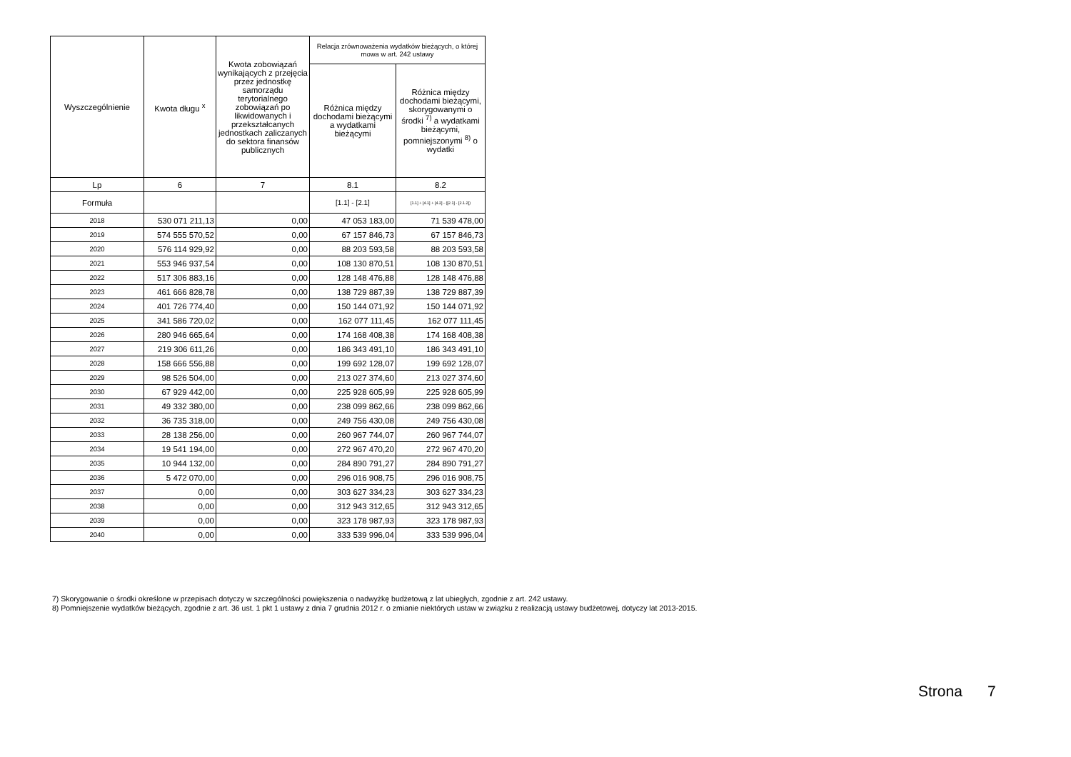| Wyszczególnienie | Kwota długu <sup>x</sup> | Kwota zobowiązań wynikających z przejęcia przez jednostkę samorządu terytorialnego zobowiązań po likwidowanych i przekształcanych jednostkach zaliczanych do sektora finansów publicznych | Relacja zrównoważenia wydatków bieżących, o której mowa w art. 242 ustawy | |
| --- | --- | --- | --- | --- |
| | | | Różnica między dochodami bieżącymi a wydatkami bieżącymi | Różnica między dochodami bieżącymi, skorygowanymi o środki <sup>7)</sup> a wydatkami bieżącymi, pomniejszonymi <sup>8)</sup> o wydatki |
| Lp | 6 | 7 | 8.1 | 8.2 |
| Formuła | | | [1.1] - [2.1] | [1.1] + [4.1] + [4.2] - ([2.1] - [2.1.2]) |
| 2018 | 530 071 211,13 | 0,00 | 47 053 183,00 | 71 539 478,00 |
| 2019 | 574 555 570,52 | 0,00 | 67 157 846,73 | 67 157 846,73 |
| 2020 | 576 114 929,92 | 0,00 | 88 203 593,58 | 88 203 593,58 |
| 2021 | 553 946 937,54 | 0,00 | 108 130 870,51 | 108 130 870,51 |
| 2022 | 517 306 883,16 | 0,00 | 128 148 476,88 | 128 148 476,88 |
| 2023 | 461 666 828,78 | 0,00 | 138 729 887,39 | 138 729 887,39 |
| 2024 | 401 726 774,40 | 0,00 | 150 144 071,92 | 150 144 071,92 |
| 2025 | 341 586 720,02 | 0,00 | 162 077 111,45 | 162 077 111,45 |
| 2026 | 280 946 665,64 | 0,00 | 174 168 408,38 | 174 168 408,38 |
| 2027 | 219 306 611,26 | 0,00 | 186 343 491,10 | 186 343 491,10 |
| 2028 | 158 666 556,88 | 0,00 | 199 692 128,07 | 199 692 128,07 |
| 2029 | 98 526 504,00 | 0,00 | 213 027 374,60 | 213 027 374,60 |
| 2030 | 67 929 442,00 | 0,00 | 225 928 605,99 | 225 928 605,99 |
| 2031 | 49 332 380,00 | 0,00 | 238 099 862,66 | 238 099 862,66 |
| 2032 | 36 735 318,00 | 0,00 | 249 756 430,08 | 249 756 430,08 |
| 2033 | 28 138 256,00 | 0,00 | 260 967 744,07 | 260 967 744,07 |
| 2034 | 19 541 194,00 | 0,00 | 272 967 470,20 | 272 967 470,20 |
| 2035 | 10 944 132,00 | 0,00 | 284 890 791,27 | 284 890 791,27 |
| 2036 | 5 472 070,00 | 0,00 | 296 016 908,75 | 296 016 908,75 |
| 2037 | 0,00 | 0,00 | 303 627 334,23 | 303 627 334,23 |
| 2038 | 0,00 | 0,00 | 312 943 312,65 | 312 943 312,65 |
| 2039 | 0,00 | 0,00 | 323 178 987,93 | 323 178 987,93 |
| 2040 | 0,00 | 0,00 | 333 539 996,04 | 333 539 996,04 |
7) Skorygowanie o środki określone w przepisach dotyczy w szczególności powiększenia o nadwyżkę budżetową z lat ubiegłych, zgodnie z art. 242 ustawy.
8) Pomniejszenie wydatków bieżących, zgodnie z art. 36 ust. 1 pkt 1 ustawy z dnia 7 grudnia 2012 r. o zmianie niektórych ustaw w związku z realizacją ustawy budżetowej, dotyczy lat 2013-2015.
Strona 7